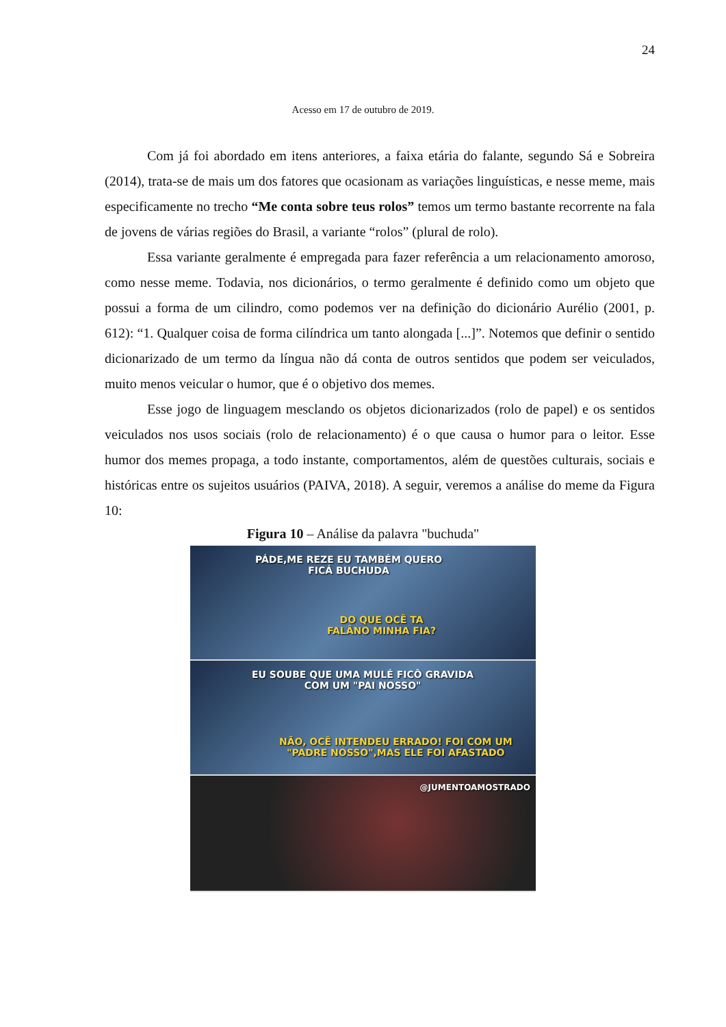24
Acesso em 17 de outubro de 2019.
Com já foi abordado em itens anteriores, a faixa etária do falante, segundo Sá e Sobreira (2014), trata-se de mais um dos fatores que ocasionam as variações linguísticas, e nesse meme, mais especificamente no trecho “Me conta sobre teus rolos” temos um termo bastante recorrente na fala de jovens de várias regiões do Brasil, a variante “rolos” (plural de rolo).
Essa variante geralmente é empregada para fazer referência a um relacionamento amoroso, como nesse meme. Todavia, nos dicionários, o termo geralmente é definido como um objeto que possui a forma de um cilindro, como podemos ver na definição do dicionário Aurélio (2001, p. 612): “1. Qualquer coisa de forma cilíndrica um tanto alongada [...]”. Notemos que definir o sentido dicionarizado de um termo da língua não dá conta de outros sentidos que podem ser veiculados, muito menos veicular o humor, que é o objetivo dos memes.
Esse jogo de linguagem mesclando os objetos dicionarizados (rolo de papel) e os sentidos veiculados nos usos sociais (rolo de relacionamento) é o que causa o humor para o leitor. Esse humor dos memes propaga, a todo instante, comportamentos, além de questões culturais, sociais e históricas entre os sujeitos usuários (PAIVA, 2018). A seguir, veremos a análise do meme da Figura 10:
Figura 10 – Análise da palavra "buchuda"
PÁDE,ME REZE EU TAMBÉM QUERO
FICÁ BUCHUDA
DO QUE OCÊ TA
FALÂNO MINHA FIA?
EU SOUBE QUE UMA MULÉ FICÔ GRAVIDA
COM UM "PAI NOSSO"
NÃO, OCÊ INTENDEU ERRADO! FOI COM UM
"PADRE NOSSO",MAS ELE FOI AFASTADO
@JUMENTOAMOSTRADO